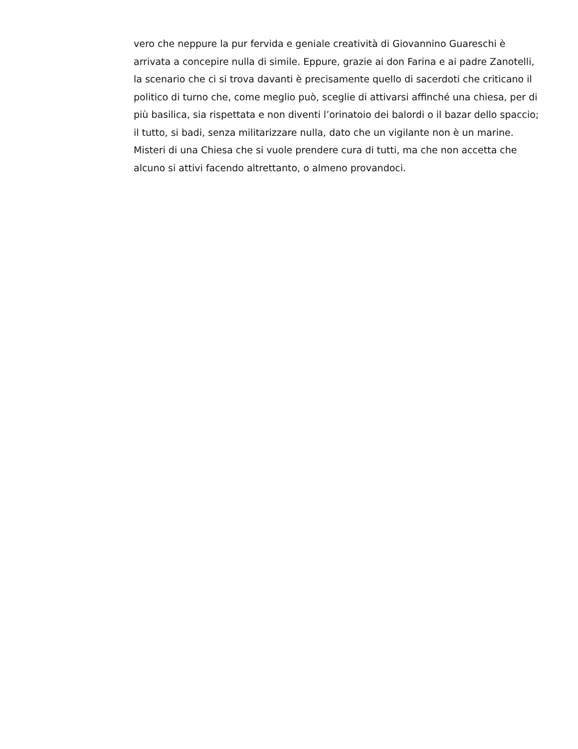vero che neppure la pur fervida e geniale creatività di Giovannino Guareschi è arrivata a concepire nulla di simile. Eppure, grazie ai don Farina e ai padre Zanotelli, la scenario che ci si trova davanti è precisamente quello di sacerdoti che criticano il politico di turno che, come meglio può, sceglie di attivarsi affinché una chiesa, per di più basilica, sia rispettata e non diventi l’orinatoio dei balordi o il bazar dello spaccio; il tutto, si badi, senza militarizzare nulla, dato che un vigilante non è un marine. Misteri di una Chiesa che si vuole prendere cura di tutti, ma che non accetta che alcuno si attivi facendo altrettanto, o almeno provandoci.